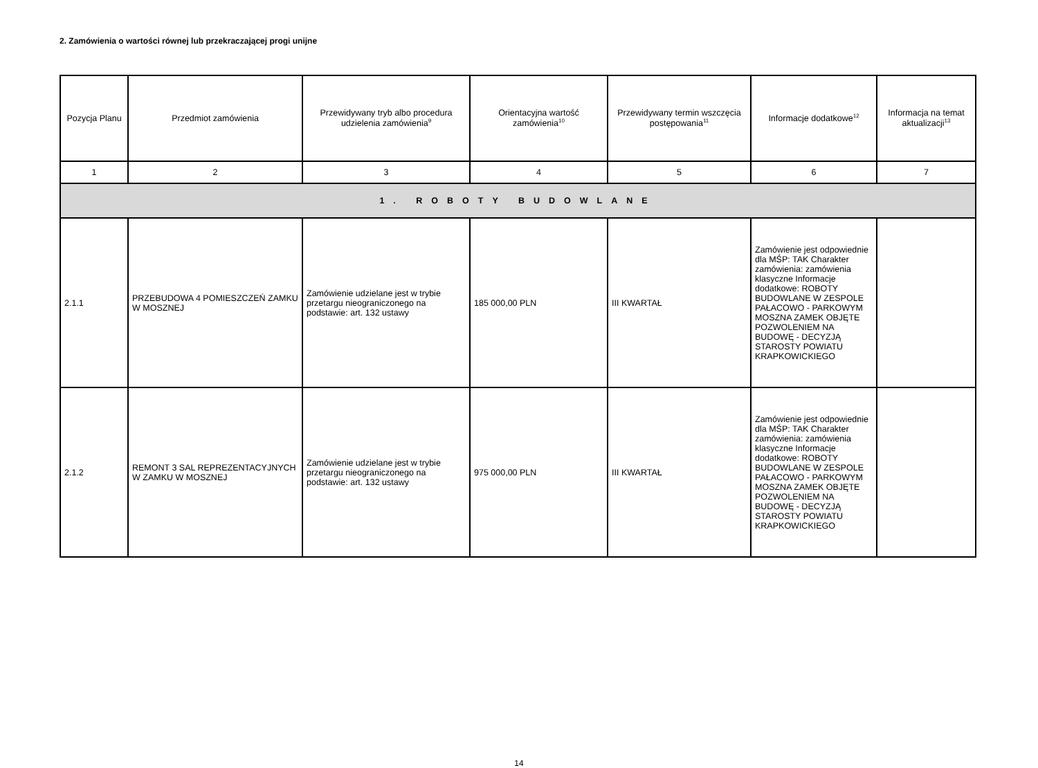2. Zamówienia o wartości równej lub przekraczającej progi unijne
| Pozycja Planu | Przedmiot zamówienia | Przewidywany tryb albo procedura udzielenia zamówienia<sup>9</sup> | Orientacyjna wartość zamówienia<sup>10</sup> | Przewidywany termin wszczęcia postępowania<sup>11</sup> | Informacje dodatkowe<sup>12</sup> | Informacja na temat aktualizacji<sup>13</sup> |
| --- | --- | --- | --- | --- | --- | --- |
| 1 | 2 | 3 | 4 | 5 | 6 | 7 |
| 1. ROBOTY BUDOWLANE | | | | | | |
| 2.1.1 | PRZEBUDOWA 4 POMIESZCZEŃ ZAMKU W MOSZNEJ | Zamówienie udzielane jest w trybie przetargu nieograniczonego na podstawie: art. 132 ustawy | 185 000,00 PLN | III KWARTAŁ | Zamówienie jest odpowiednie dla MŚP: TAK Charakter zamówienia: zamówienia klasyczne Informacje dodatkowe: ROBOTY BUDOWLANE W ZESPOLE PAŁACOWO - PARKOWYM MOSZNA ZAMEK OBJĘTE POZWOLENIEM NA BUDOWĘ - DECYZJĄ STAROSTY POWIATU KRAPKOWICKIEGO | |
| 2.1.2 | REMONT 3 SAL REPREZENTACYJNYCH W ZAMKU W MOSZNEJ | Zamówienie udzielane jest w trybie przetargu nieograniczonego na podstawie: art. 132 ustawy | 975 000,00 PLN | III KWARTAŁ | Zamówienie jest odpowiednie dla MŚP: TAK Charakter zamówienia: zamówienia klasyczne Informacje dodatkowe: ROBOTY BUDOWLANE W ZESPOLE PAŁACOWO - PARKOWYM MOSZNA ZAMEK OBJĘTE POZWOLENIEM NA BUDOWĘ - DECYZJĄ STAROSTY POWIATU KRAPKOWICKIEGO | |
14